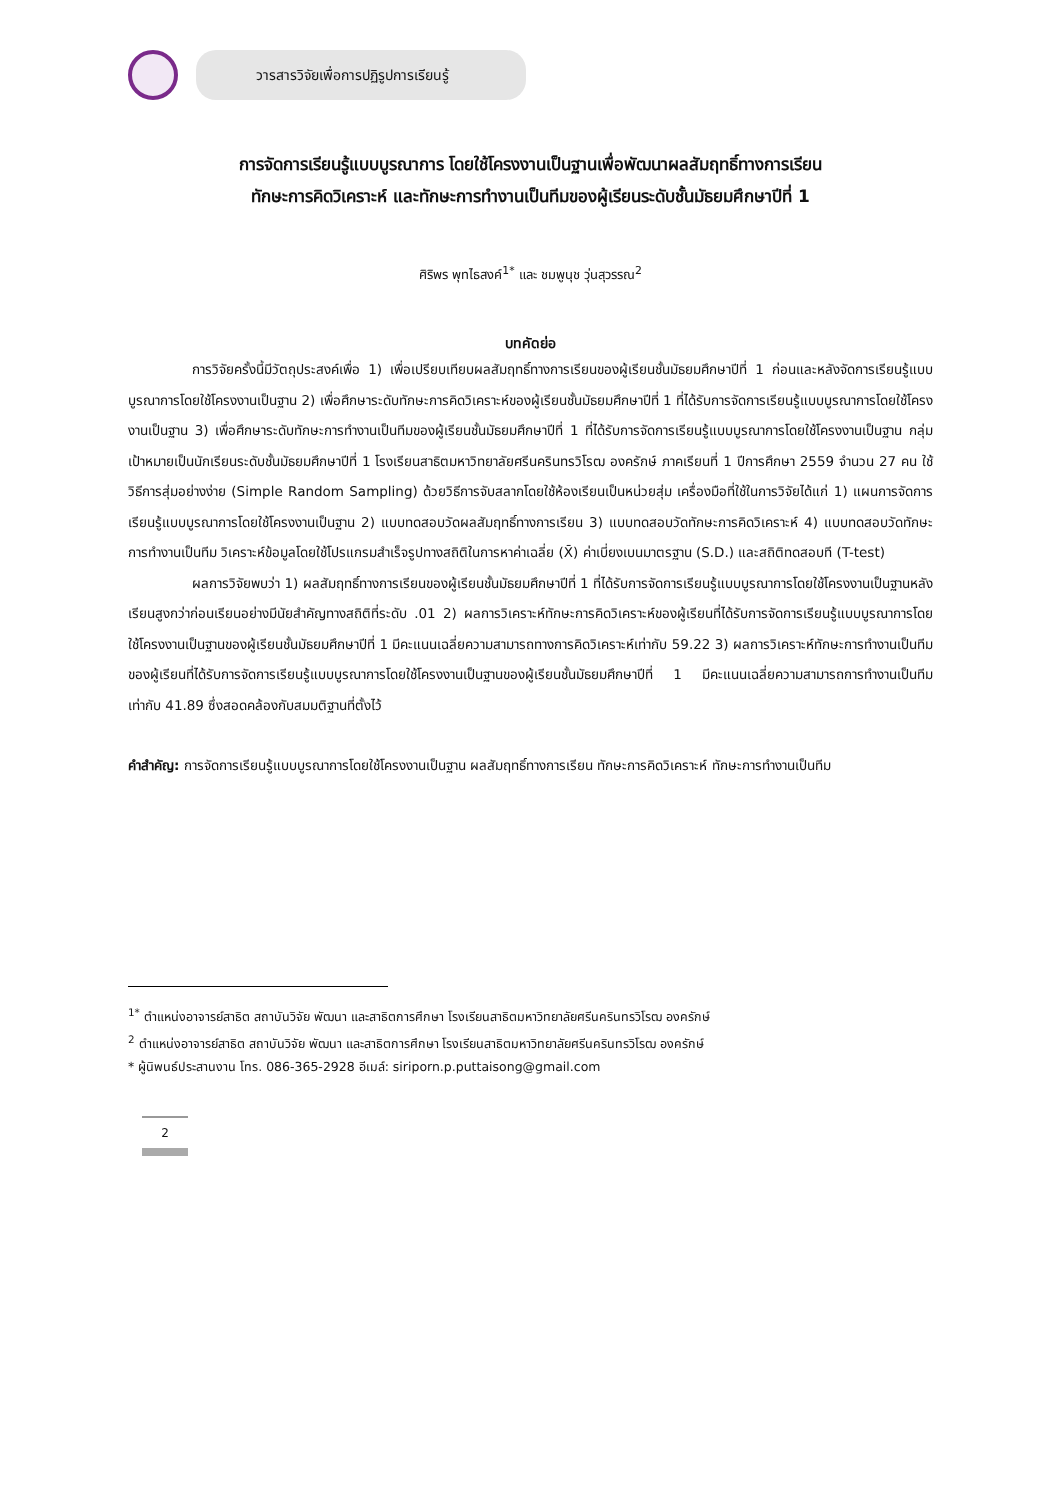วารสารวิจัยเพื่อการปฏิรูปการเรียนรู้
การจัดการเรียนรู้แบบบูรณาการ โดยใช้โครงงานเป็นฐานเพื่อพัฒนาผลสัมฤทธิ์ทางการเรียน
ทักษะการคิดวิเคราะห์ และทักษะการทำงานเป็นทีมของผู้เรียนระดับชั้นมัธยมศึกษาปีที่ 1
ศิริพร พุทไธสงค์<sup>1*</sup> และ ชมพูนุช วุ่นสุวรรณ<sup>2</sup>
บทคัดย่อ
การวิจัยครั้งนี้มีวัตถุประสงค์เพื่อ 1) เพื่อเปรียบเทียบผลสัมฤทธิ์ทางการเรียนของผู้เรียนชั้นมัธยมศึกษาปีที่ 1 ก่อนและหลังจัดการเรียนรู้แบบบูรณาการโดยใช้โครงงานเป็นฐาน 2) เพื่อศึกษาระดับทักษะการคิดวิเคราะห์ของผู้เรียนชั้นมัธยมศึกษาปีที่ 1 ที่ได้รับการจัดการเรียนรู้แบบบูรณาการโดยใช้โครงงานเป็นฐาน 3) เพื่อศึกษาระดับทักษะการทำงานเป็นทีมของผู้เรียนชั้นมัธยมศึกษาปีที่ 1 ที่ได้รับการจัดการเรียนรู้แบบบูรณาการโดยใช้โครงงานเป็นฐาน กลุ่มเป้าหมายเป็นนักเรียนระดับชั้นมัธยมศึกษาปีที่ 1 โรงเรียนสาธิตมหาวิทยาลัยศรีนครินทรวิโรฒ องครักษ์ ภาคเรียนที่ 1 ปีการศึกษา 2559 จำนวน 27 คน ใช้วิธีการสุ่มอย่างง่าย (Simple Random Sampling) ด้วยวิธีการจับสลากโดยใช้ห้องเรียนเป็นหน่วยสุ่ม เครื่องมือที่ใช้ในการวิจัยได้แก่ 1) แผนการจัดการเรียนรู้แบบบูรณาการโดยใช้โครงงานเป็นฐาน 2) แบบทดสอบวัดผลสัมฤทธิ์ทางการเรียน 3) แบบทดสอบวัดทักษะการคิดวิเคราะห์ 4) แบบทดสอบวัดทักษะการทำงานเป็นทีม วิเคราะห์ข้อมูลโดยใช้โปรแกรมสำเร็จรูปทางสถิติในการหาค่าเฉลี่ย (X̄) ค่าเบี่ยงเบนมาตรฐาน (S.D.) และสถิติทดสอบที (T-test)
ผลการวิจัยพบว่า 1) ผลสัมฤทธิ์ทางการเรียนของผู้เรียนชั้นมัธยมศึกษาปีที่ 1 ที่ได้รับการจัดการเรียนรู้แบบบูรณาการโดยใช้โครงงานเป็นฐานหลังเรียนสูงกว่าก่อนเรียนอย่างมีนัยสำคัญทางสถิติที่ระดับ .01 2) ผลการวิเคราะห์ทักษะการคิดวิเคราะห์ของผู้เรียนที่ได้รับการจัดการเรียนรู้แบบบูรณาการโดยใช้โครงงานเป็นฐานของผู้เรียนชั้นมัธยมศึกษาปีที่ 1 มีคะแนนเฉลี่ยความสามารถทางการคิดวิเคราะห์เท่ากับ 59.22 3) ผลการวิเคราะห์ทักษะการทำงานเป็นทีมของผู้เรียนที่ได้รับการจัดการเรียนรู้แบบบูรณาการโดยใช้โครงงานเป็นฐานของผู้เรียนชั้นมัธยมศึกษาปีที่ 1 มีคะแนนเฉลี่ยความสามารถการทำงานเป็นทีมเท่ากับ 41.89 ซึ่งสอดคล้องกับสมมติฐานที่ตั้งไว้
คำสำคัญ: การจัดการเรียนรู้แบบบูรณาการโดยใช้โครงงานเป็นฐาน ผลสัมฤทธิ์ทางการเรียน ทักษะการคิดวิเคราะห์ ทักษะการทำงานเป็นทีม
<sup>1*</sup> ตำแหน่งอาจารย์สาธิต สถาบันวิจัย พัฒนา และสาธิตการศึกษา โรงเรียนสาธิตมหาวิทยาลัยศรีนครินทรวิโรฒ องครักษ์
<sup>2</sup> ตำแหน่งอาจารย์สาธิต สถาบันวิจัย พัฒนา และสาธิตการศึกษา โรงเรียนสาธิตมหาวิทยาลัยศรีนครินทรวิโรฒ องครักษ์
* ผู้นิพนธ์ประสานงาน โทร. 086-365-2928 อีเมล์: siriporn.p.puttaisong@gmail.com
2